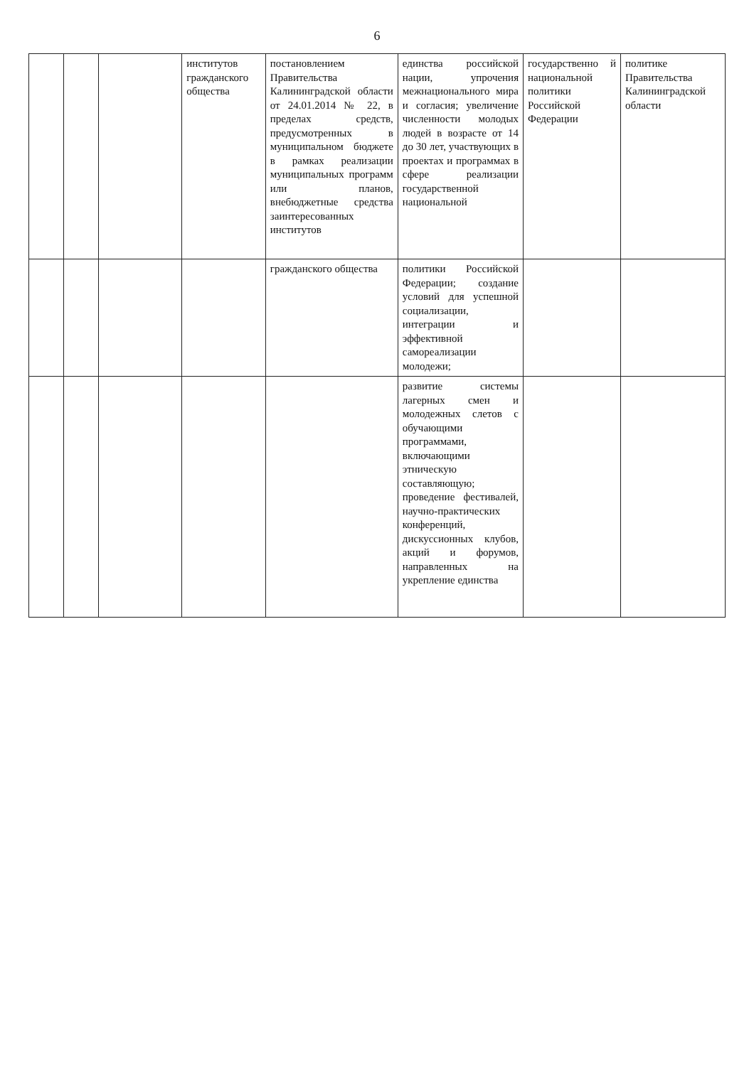6
| | | | институтов гражданского общества | постановлением Правительства Калининградской области от 24.01.2014 № 22, в пределах средств, предусмотренных в муниципальном бюджете в рамках реализации муниципальных программ или планов, внебюджетные средства заинтересованных институтов | единства российской нации, упрочения межнационального мира и согласия; увеличение численности молодых людей в возрасте от 14 до 30 лет, участвующих в проектах и программах в сфере реализации государственной национальной | государственно й национальной политики Российской Федерации | политике Правительства Калининградской области |
| | | | | гражданского общества | политики Российской Федерации; создание условий для успешной социализации, интеграции и эффективной самореализации молодежи; | | |
| | | | | | развитие системы лагерных смен и молодежных слетов с обучающими программами, включающими этническую составляющую; проведение фестивалей, научно-практических конференций, дискуссионных клубов, акций и форумов, направленных на укрепление единства | | |